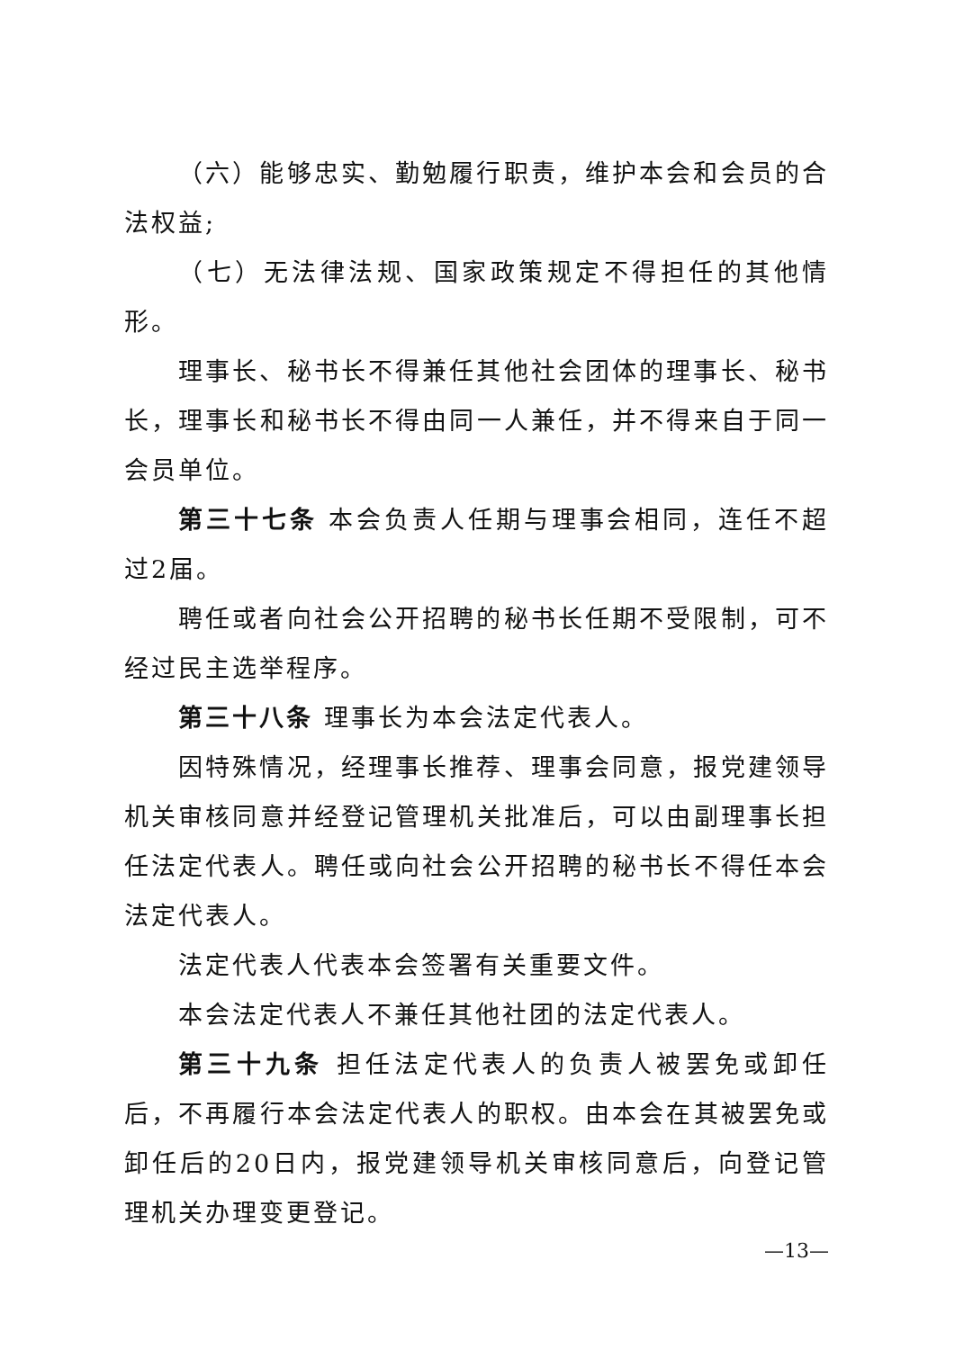（六）能够忠实、勤勉履行职责，维护本会和会员的合法权益;
（七）无法律法规、国家政策规定不得担任的其他情形。
理事长、秘书长不得兼任其他社会团体的理事长、秘书长，理事长和秘书长不得由同一人兼任，并不得来自于同一会员单位。
第三十七条 本会负责人任期与理事会相同，连任不超过2届。
聘任或者向社会公开招聘的秘书长任期不受限制，可不经过民主选举程序。
第三十八条 理事长为本会法定代表人。
因特殊情况，经理事长推荐、理事会同意，报党建领导机关审核同意并经登记管理机关批准后，可以由副理事长担任法定代表人。聘任或向社会公开招聘的秘书长不得任本会法定代表人。
法定代表人代表本会签署有关重要文件。
本会法定代表人不兼任其他社团的法定代表人。
第三十九条 担任法定代表人的负责人被罢免或卸任后，不再履行本会法定代表人的职权。由本会在其被罢免或卸任后的20日内，报党建领导机关审核同意后，向登记管理机关办理变更登记。
—13—